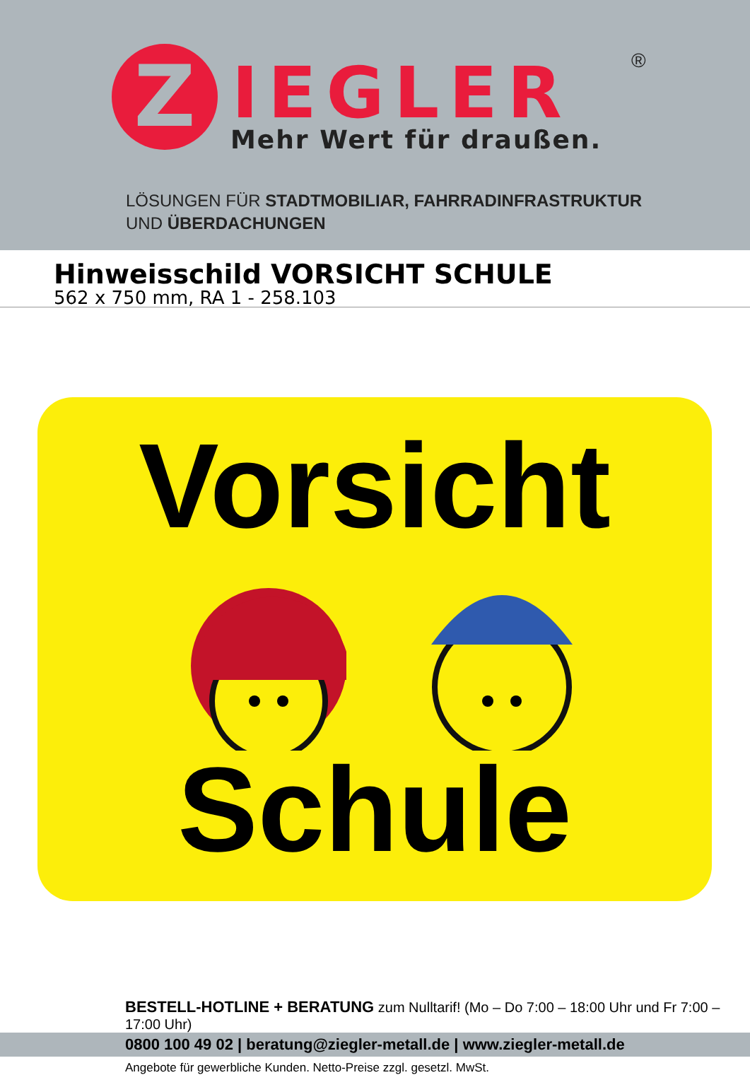Z IEGLER ®
Mehr Wert für draußen.
LÖSUNGEN FÜR STADTMOBILIAR, FAHRRADINFRASTRUKTUR
UND ÜBERDACHUNGEN
Hinweisschild VORSICHT SCHULE
562 x 750 mm, RA 1 - 258.103
Vorsicht
Schule
BESTELL-HOTLINE + BERATUNG zum Nulltarif! (Mo – Do 7:00 – 18:00 Uhr und Fr 7:00 – 17:00 Uhr)
0800 100 49 02 | beratung@ziegler-metall.de | www.ziegler-metall.de
Angebote für gewerbliche Kunden. Netto-Preise zzgl. gesetzl. MwSt.